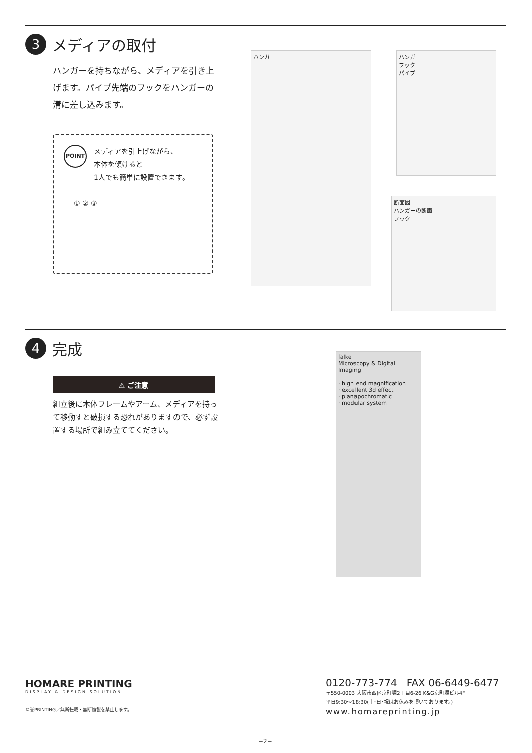3
メディアの取付
ハンガーを持ちながら、メディアを引き上げます。パイプ先端のフックをハンガーの溝に差し込みます。
POINT
メディアを引上げながら、
本体を傾けると
1人でも簡単に設置できます。
① ② ③
ハンガー
ハンガー
フック
パイプ
断面図
ハンガーの断面
フック
4
完成
⚠ ご注意
組立後に本体フレームやアーム、メディアを持って移動すと破損する恐れがありますので、必ず設置する場所で組み立ててください。
falke
Microscopy & Digital Imaging
· high end magnification
· excellent 3d effect
· planapochromatic
· modular system
HOMARE PRINTING
DISPLAY & DESIGN SOLUTION
©誉PRINTING／無断転載・無断複製を禁止します。
0120-773-774 FAX 06-6449-6477
〒550-0003 大阪市西区京町堀2丁目6-26 K&G京町堀ビル4F
平日9:30〜18:30(土･日･祝はお休みを頂いております。)
www.homareprinting.jp
−2−